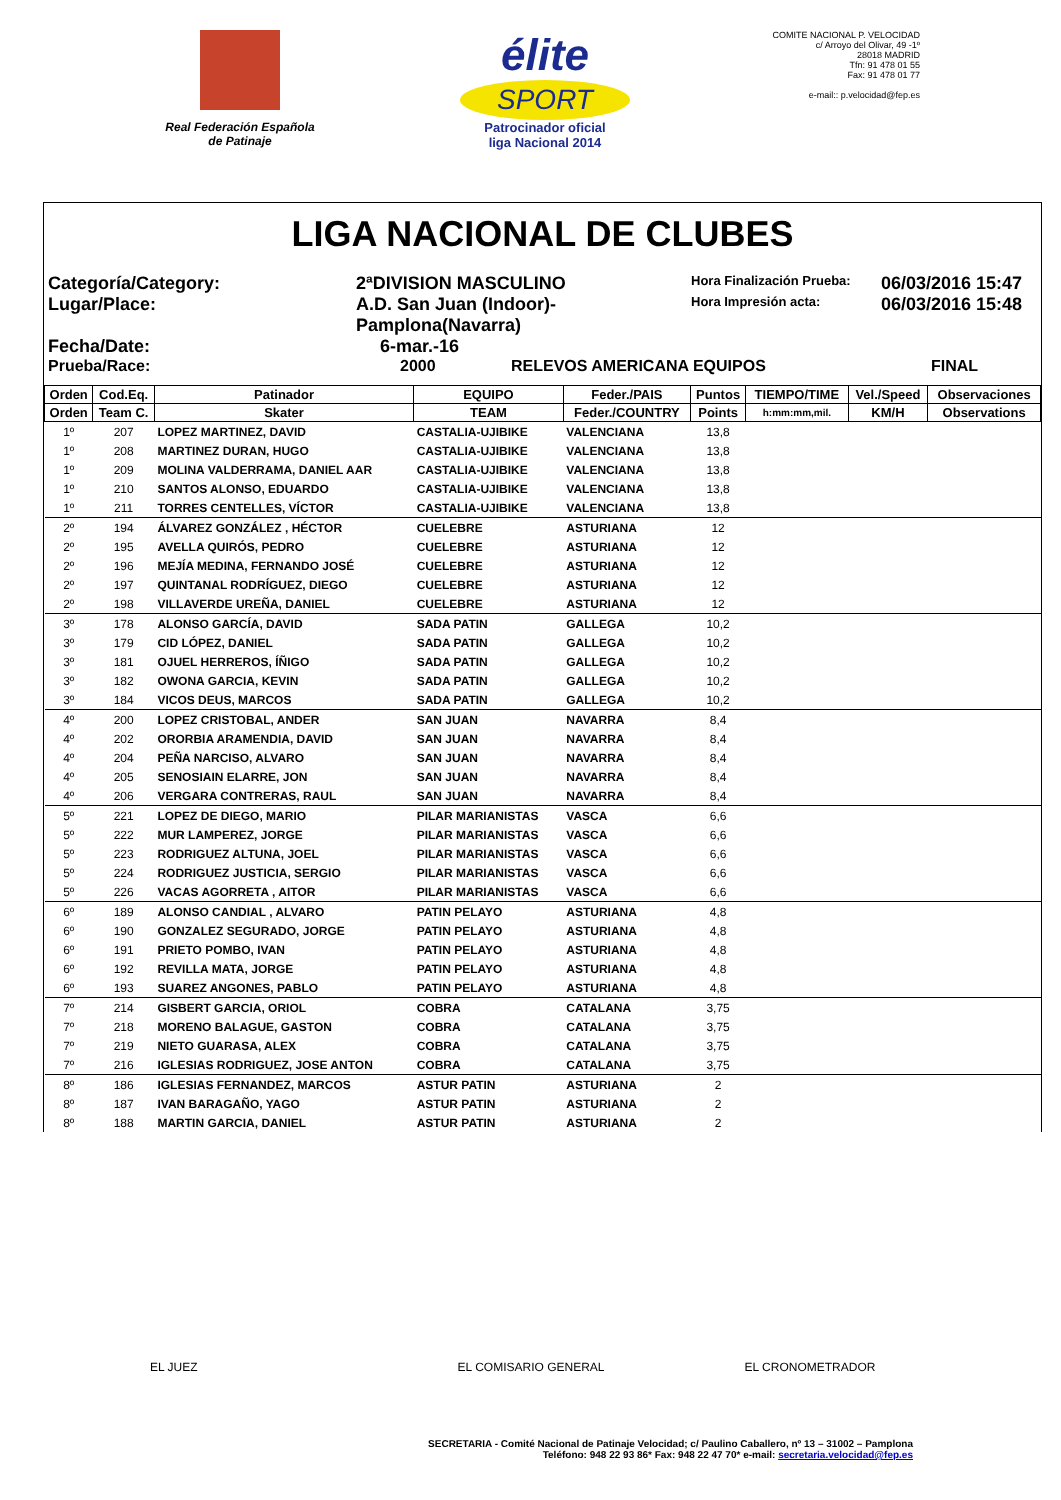Real Federación Española
de Patinaje
élite
SPORT
Patrocinador oficial
liga Nacional 2014
COMITE NACIONAL P. VELOCIDAD
c/ Arroyo del Olivar, 49 -1º
28018 MADRID
Tfn: 91 478 01 55
Fax: 91 478 01 77
e-mail:: p.velocidad@fep.es
LIGA NACIONAL DE CLUBES
Categoría/Category:
2ªDIVISION MASCULINO
Hora Finalización Prueba:
06/03/2016 15:47
Lugar/Place:
A.D. San Juan (Indoor)-Pamplona(Navarra)
Hora Impresión acta:
06/03/2016 15:48
Fecha/Date:
6-mar.-16
Prueba/Race:
2000
RELEVOS AMERICANA EQUIPOS
FINAL
| Orden | Cod.Eq. | Patinador | EQUIPO | Feder./PAIS | Puntos | TIEMPO/TIME | Vel./Speed | Observaciones |
| --- | --- | --- | --- | --- | --- | --- | --- | --- |
| Orden | Team C. | Skater | TEAM | Feder./COUNTRY | Points | h:mm:mm,mil. | KM/H | Observations |
| 1º | 207 | LOPEZ MARTINEZ, DAVID | CASTALIA-UJIBIKE | VALENCIANA | 13,8 | | | |
| 1º | 208 | MARTINEZ DURAN, HUGO | CASTALIA-UJIBIKE | VALENCIANA | 13,8 | | | |
| 1º | 209 | MOLINA VALDERRAMA, DANIEL AAR | CASTALIA-UJIBIKE | VALENCIANA | 13,8 | | | |
| 1º | 210 | SANTOS ALONSO, EDUARDO | CASTALIA-UJIBIKE | VALENCIANA | 13,8 | | | |
| 1º | 211 | TORRES CENTELLES, VÍCTOR | CASTALIA-UJIBIKE | VALENCIANA | 13,8 | | | |
| 2º | 194 | ÁLVAREZ GONZÁLEZ , HÉCTOR | CUELEBRE | ASTURIANA | 12 | | | |
| 2º | 195 | AVELLA QUIRÓS, PEDRO | CUELEBRE | ASTURIANA | 12 | | | |
| 2º | 196 | MEJÍA MEDINA, FERNANDO JOSÉ | CUELEBRE | ASTURIANA | 12 | | | |
| 2º | 197 | QUINTANAL RODRÍGUEZ, DIEGO | CUELEBRE | ASTURIANA | 12 | | | |
| 2º | 198 | VILLAVERDE UREÑA, DANIEL | CUELEBRE | ASTURIANA | 12 | | | |
| 3º | 178 | ALONSO GARCÍA, DAVID | SADA PATIN | GALLEGA | 10,2 | | | |
| 3º | 179 | CID LÓPEZ, DANIEL | SADA PATIN | GALLEGA | 10,2 | | | |
| 3º | 181 | OJUEL HERREROS, ÍÑIGO | SADA PATIN | GALLEGA | 10,2 | | | |
| 3º | 182 | OWONA GARCIA, KEVIN | SADA PATIN | GALLEGA | 10,2 | | | |
| 3º | 184 | VICOS DEUS, MARCOS | SADA PATIN | GALLEGA | 10,2 | | | |
| 4º | 200 | LOPEZ CRISTOBAL, ANDER | SAN JUAN | NAVARRA | 8,4 | | | |
| 4º | 202 | ORORBIA ARAMENDIA, DAVID | SAN JUAN | NAVARRA | 8,4 | | | |
| 4º | 204 | PEÑA NARCISO, ALVARO | SAN JUAN | NAVARRA | 8,4 | | | |
| 4º | 205 | SENOSIAIN ELARRE, JON | SAN JUAN | NAVARRA | 8,4 | | | |
| 4º | 206 | VERGARA CONTRERAS, RAUL | SAN JUAN | NAVARRA | 8,4 | | | |
| 5º | 221 | LOPEZ DE DIEGO, MARIO | PILAR MARIANISTAS | VASCA | 6,6 | | | |
| 5º | 222 | MUR LAMPEREZ, JORGE | PILAR MARIANISTAS | VASCA | 6,6 | | | |
| 5º | 223 | RODRIGUEZ ALTUNA, JOEL | PILAR MARIANISTAS | VASCA | 6,6 | | | |
| 5º | 224 | RODRIGUEZ JUSTICIA, SERGIO | PILAR MARIANISTAS | VASCA | 6,6 | | | |
| 5º | 226 | VACAS AGORRETA , AITOR | PILAR MARIANISTAS | VASCA | 6,6 | | | |
| 6º | 189 | ALONSO CANDIAL , ALVARO | PATIN PELAYO | ASTURIANA | 4,8 | | | |
| 6º | 190 | GONZALEZ SEGURADO, JORGE | PATIN PELAYO | ASTURIANA | 4,8 | | | |
| 6º | 191 | PRIETO POMBO, IVAN | PATIN PELAYO | ASTURIANA | 4,8 | | | |
| 6º | 192 | REVILLA MATA, JORGE | PATIN PELAYO | ASTURIANA | 4,8 | | | |
| 6º | 193 | SUAREZ ANGONES, PABLO | PATIN PELAYO | ASTURIANA | 4,8 | | | |
| 7º | 214 | GISBERT GARCIA, ORIOL | COBRA | CATALANA | 3,75 | | | |
| 7º | 218 | MORENO BALAGUE, GASTON | COBRA | CATALANA | 3,75 | | | |
| 7º | 219 | NIETO GUARASA, ALEX | COBRA | CATALANA | 3,75 | | | |
| 7º | 216 | IGLESIAS RODRIGUEZ, JOSE ANTON | COBRA | CATALANA | 3,75 | | | |
| 8º | 186 | IGLESIAS FERNANDEZ, MARCOS | ASTUR PATIN | ASTURIANA | 2 | | | |
| 8º | 187 | IVAN BARAGAÑO, YAGO | ASTUR PATIN | ASTURIANA | 2 | | | |
| 8º | 188 | MARTIN GARCIA, DANIEL | ASTUR PATIN | ASTURIANA | 2 | | | |
EL JUEZ EL COMISARIO GENERAL EL CRONOMETRADOR
SECRETARIA - Comité Nacional de Patinaje Velocidad; c/ Paulino Caballero, nº 13 – 31002 – Pamplona
Teléfono: 948 22 93 86* Fax: 948 22 47 70* e-mail: secretaria.velocidad@fep.es